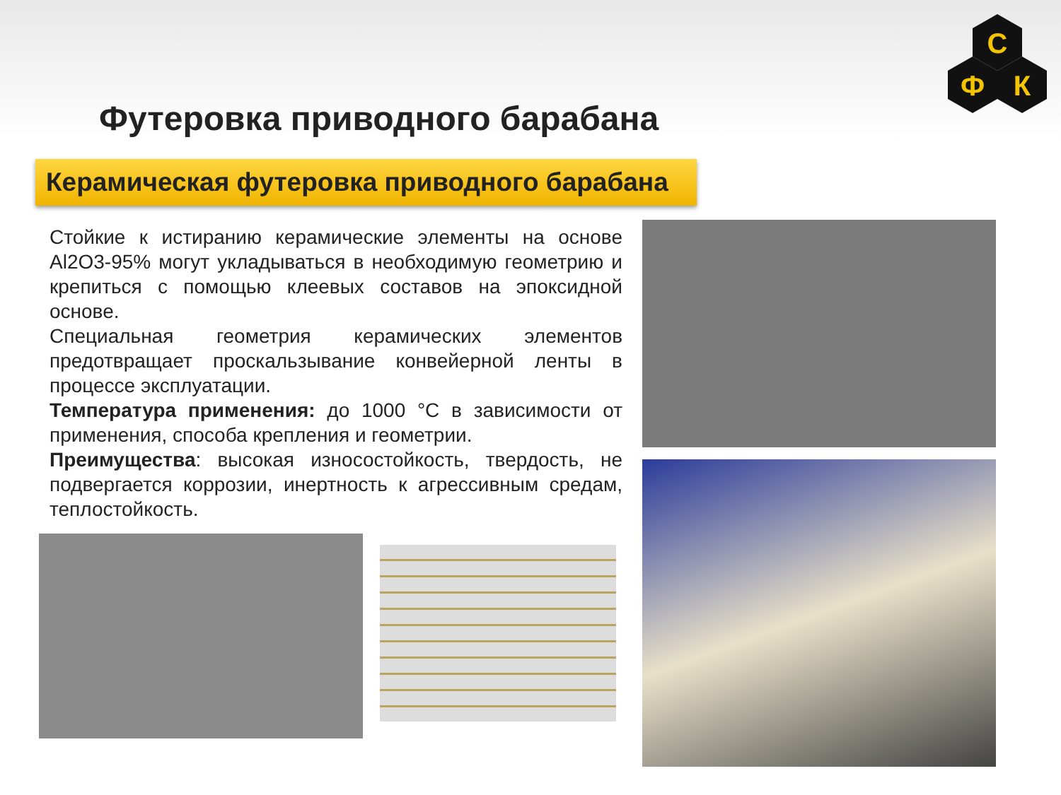С
Ф
К
Футеровка приводного барабана
Керамическая футеровка приводного барабана
Стойкие к истиранию керамические элементы на основе Al2O3-95% могут укладываться в необходимую геометрию и крепиться с помощью клеевых составов на эпоксидной основе.
Специальная геометрия керамических элементов предотвращает проскальзывание конвейерной ленты в процессе эксплуатации.
Температура применения: до 1000 °С в зависимости от применения, способа крепления и геометрии.
Преимущества: высокая износостойкость, твердость, не подвергается коррозии, инертность к агрессивным средам, теплостойкость.